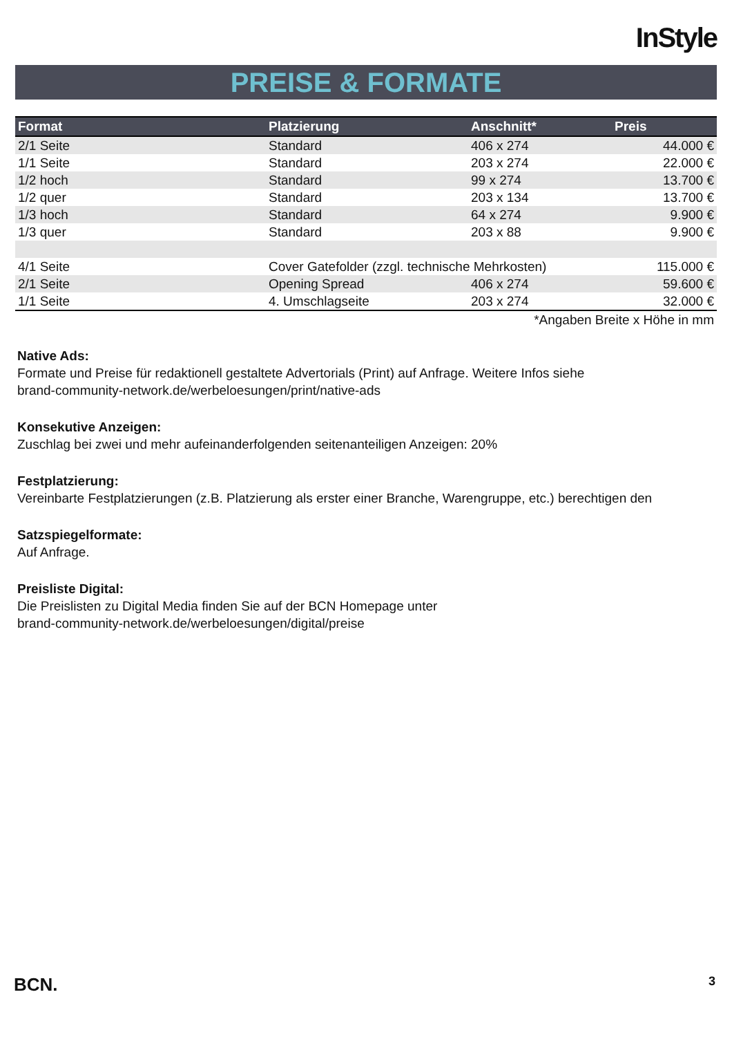InStyle
PREISE & FORMATE
| Format | Platzierung | Anschnitt* | Preis |
| --- | --- | --- | --- |
| 2/1 Seite | Standard | 406 x 274 | 44.000 € |
| 1/1 Seite | Standard | 203 x 274 | 22.000 € |
| 1/2 hoch | Standard | 99 x 274 | 13.700 € |
| 1/2 quer | Standard | 203 x 134 | 13.700 € |
| 1/3 hoch | Standard | 64 x 274 | 9.900 € |
| 1/3 quer | Standard | 203 x 88 | 9.900 € |
| 4/1 Seite | Cover Gatefolder (zzgl. technische Mehrkosten) | | 115.000 € |
| 2/1 Seite | Opening Spread | 406 x 274 | 59.600 € |
| 1/1 Seite | 4. Umschlagseite | 203 x 274 | 32.000 € |
*Angaben Breite x Höhe in mm
Native Ads:
Formate und Preise für redaktionell gestaltete Advertorials (Print) auf Anfrage. Weitere Infos siehe
brand-community-network.de/werbeloesungen/print/native-ads
Konsekutive Anzeigen:
Zuschlag bei zwei und mehr aufeinanderfolgenden seitenanteiligen Anzeigen: 20%
Festplatzierung:
Vereinbarte Festplatzierungen (z.B. Platzierung als erster einer Branche, Warengruppe, etc.) berechtigen den
Satzspiegelformate:
Auf Anfrage.
Preisliste Digital:
Die Preislisten zu Digital Media finden Sie auf der BCN Homepage unter
brand-community-network.de/werbeloesungen/digital/preise
BCN. 3